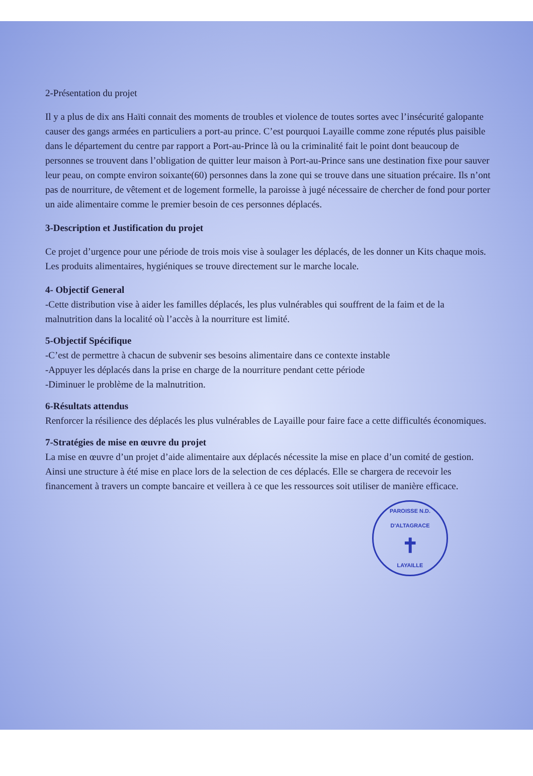2-Présentation du projet
Il y a plus de dix ans Haïti connait des moments de troubles et violence de toutes sortes avec l’insécurité galopante causer des gangs armées en particuliers a port-au prince. C’est pourquoi Layaille comme zone réputés plus paisible dans le département du centre par rapport a Port-au-Prince là ou la criminalité fait le point dont beaucoup de personnes se trouvent dans l’obligation de quitter leur maison à Port-au-Prince sans une destination fixe pour sauver leur peau, on compte environ soixante(60) personnes dans la zone qui se trouve dans une situation précaire. Ils n’ont pas de nourriture, de vêtement et de logement formelle, la paroisse à jugé nécessaire de chercher de fond pour porter un aide alimentaire comme le premier besoin de ces personnes déplacés.
3-Description et Justification du projet
Ce projet d’urgence pour une période de trois mois vise à soulager les déplacés, de les donner un Kits chaque mois. Les produits alimentaires, hygiéniques se trouve directement sur le marche locale.
4- Objectif General
-Cette distribution vise à aider les familles déplacés, les plus vulnérables qui souffrent de la faim et de la malnutrition dans la localité où l’accès à la nourriture est limité.
5-Objectif Spécifique
-C’est de permettre à chacun de subvenir ses besoins alimentaire dans ce contexte instable
-Appuyer les déplacés dans la prise en charge de la nourriture pendant cette période
-Diminuer le problème de la malnutrition.
6-Résultats attendus
Renforcer la résilience des déplacés les plus vulnérables de Layaille pour faire face a cette difficultés économiques.
7-Stratégies de mise en œuvre du projet
La mise en œuvre d’un projet d’aide alimentaire aux déplacés nécessite la mise en place d’un comité de gestion. Ainsi une structure à été mise en place lors de la selection de ces déplacés. Elle se chargera de recevoir les financement à travers un compte bancaire et veillera à ce que les ressources soit utiliser de manière efficace.
PAROISSE N.D. D'ALTAGRACE
✝
LAYAILLE